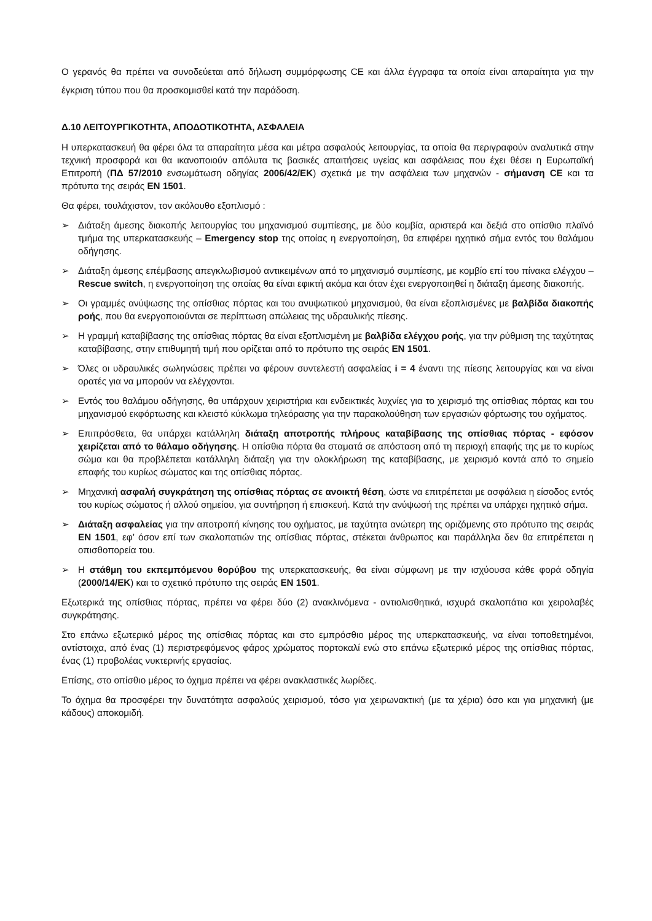Ο γερανός θα πρέπει να συνοδεύεται από δήλωση συμμόρφωσης CE και άλλα έγγραφα τα οποία είναι απαραίτητα για την έγκριση τύπου που θα προσκομισθεί κατά την παράδοση.
Δ.10 ΛΕΙΤΟΥΡΓΙΚΟΤΗΤΑ, ΑΠΟΔΟΤΙΚΟΤΗΤΑ, ΑΣΦΑΛΕΙΑ
Η υπερκατασκευή θα φέρει όλα τα απαραίτητα μέσα και μέτρα ασφαλούς λειτουργίας, τα οποία θα περιγραφούν αναλυτικά στην τεχνική προσφορά και θα ικανοποιούν απόλυτα τις βασικές απαιτήσεις υγείας και ασφάλειας που έχει θέσει η Ευρωπαϊκή Επιτροπή (ΠΔ 57/2010 ενσωμάτωση οδηγίας 2006/42/ΕΚ) σχετικά με την ασφάλεια των μηχανών - σήμανση CE και τα πρότυπα της σειράς EN 1501.
Θα φέρει, τουλάχιστον, τον ακόλουθο εξοπλισμό :
➢ Διάταξη άμεσης διακοπής λειτουργίας του μηχανισμού συμπίεσης, με δύο κομβία, αριστερά και δεξιά στο οπίσθιο πλαϊνό τμήμα της υπερκατασκευής – Emergency stop της οποίας η ενεργοποίηση, θα επιφέρει ηχητικό σήμα εντός του θαλάμου οδήγησης.
➢ Διάταξη άμεσης επέμβασης απεγκλωβισμού αντικειμένων από το μηχανισμό συμπίεσης, με κομβίο επί του πίνακα ελέγχου – Rescue switch, η ενεργοποίηση της οποίας θα είναι εφικτή ακόμα και όταν έχει ενεργοποιηθεί η διάταξη άμεσης διακοπής.
➢ Οι γραμμές ανύψωσης της οπίσθιας πόρτας και του ανυψωτικού μηχανισμού, θα είναι εξοπλισμένες με βαλβίδα διακοπής ροής, που θα ενεργοποιούνται σε περίπτωση απώλειας της υδραυλικής πίεσης.
➢ Η γραμμή καταβίβασης της οπίσθιας πόρτας θα είναι εξοπλισμένη με βαλβίδα ελέγχου ροής, για την ρύθμιση της ταχύτητας καταβίβασης, στην επιθυμητή τιμή που ορίζεται από το πρότυπο της σειράς EN 1501.
➢ Όλες οι υδραυλικές σωληνώσεις πρέπει να φέρουν συντελεστή ασφαλείας i = 4 έναντι της πίεσης λειτουργίας και να είναι ορατές για να μπορούν να ελέγχονται.
➢ Εντός του θαλάμου οδήγησης, θα υπάρχουν χειριστήρια και ενδεικτικές λυχνίες για το χειρισμό της οπίσθιας πόρτας και του μηχανισμού εκφόρτωσης και κλειστό κύκλωμα τηλεόρασης για την παρακολούθηση των εργασιών φόρτωσης του οχήματος.
➢ Επιπρόσθετα, θα υπάρχει κατάλληλη διάταξη αποτροπής πλήρους καταβίβασης της οπίσθιας πόρτας - εφόσον χειρίζεται από το θάλαμο οδήγησης. Η οπίσθια πόρτα θα σταματά σε απόσταση από τη περιοχή επαφής της με το κυρίως σώμα και θα προβλέπεται κατάλληλη διάταξη για την ολοκλήρωση της καταβίβασης, με χειρισμό κοντά από το σημείο επαφής του κυρίως σώματος και της οπίσθιας πόρτας.
➢ Μηχανική ασφαλή συγκράτηση της οπίσθιας πόρτας σε ανοικτή θέση, ώστε να επιτρέπεται με ασφάλεια η είσοδος εντός του κυρίως σώματος ή αλλού σημείου, για συντήρηση ή επισκευή. Κατά την ανύψωσή της πρέπει να υπάρχει ηχητικό σήμα.
➢ Διάταξη ασφαλείας για την αποτροπή κίνησης του οχήματος, με ταχύτητα ανώτερη της οριζόμενης στο πρότυπο της σειράς EN 1501, εφ’ όσον επί των σκαλοπατιών της οπίσθιας πόρτας, στέκεται άνθρωπος και παράλληλα δεν θα επιτρέπεται η οπισθοπορεία του.
➢ Η στάθμη του εκπεμπόμενου θορύβου της υπερκατασκευής, θα είναι σύμφωνη με την ισχύουσα κάθε φορά οδηγία (2000/14/ΕΚ) και το σχετικό πρότυπο της σειράς EN 1501.
Εξωτερικά της οπίσθιας πόρτας, πρέπει να φέρει δύο (2) ανακλινόμενα - αντιολισθητικά, ισχυρά σκαλοπάτια και χειρολαβές συγκράτησης.
Στο επάνω εξωτερικό μέρος της οπίσθιας πόρτας και στο εμπρόσθιο μέρος της υπερκατασκευής, να είναι τοποθετημένοι, αντίστοιχα, από ένας (1) περιστρεφόμενος φάρος χρώματος πορτοκαλί ενώ στο επάνω εξωτερικό μέρος της οπίσθιας πόρτας, ένας (1) προβολέας νυκτερινής εργασίας.
Επίσης, στο οπίσθιο μέρος το όχημα πρέπει να φέρει ανακλαστικές λωρίδες.
Το όχημα θα προσφέρει την δυνατότητα ασφαλούς χειρισμού, τόσο για χειρωνακτική (με τα χέρια) όσο και για μηχανική (με κάδους) αποκομιδή.